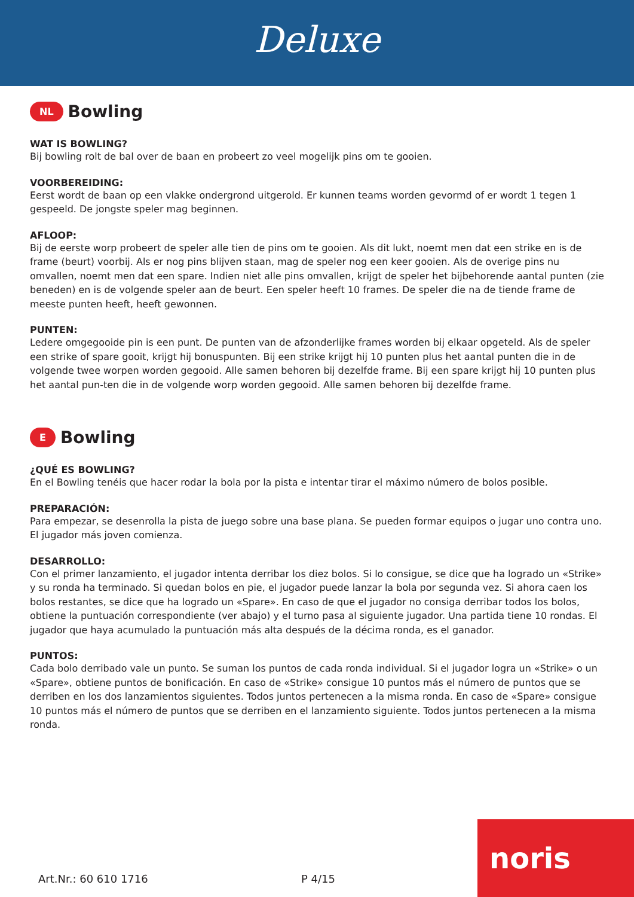Deluxe
NL Bowling
WAT IS BOWLING?
Bij bowling rolt de bal over de baan en probeert zo veel mogelijk pins om te gooien.
VOORBEREIDING:
Eerst wordt de baan op een vlakke ondergrond uitgerold. Er kunnen teams worden gevormd of er wordt 1 tegen 1 gespeeld. De jongste speler mag beginnen.
AFLOOP:
Bij de eerste worp probeert de speler alle tien de pins om te gooien. Als dit lukt, noemt men dat een strike en is de frame (beurt) voorbij. Als er nog pins blijven staan, mag de speler nog een keer gooien. Als de overige pins nu omvallen, noemt men dat een spare. Indien niet alle pins omvallen, krijgt de speler het bijbehorende aantal punten (zie beneden) en is de volgende speler aan de beurt. Een speler heeft 10 frames. De speler die na de tiende frame de meeste punten heeft, heeft gewonnen.
PUNTEN:
Ledere omgegooide pin is een punt. De punten van de afzonderlijke frames worden bij elkaar opgeteld. Als de speler een strike of spare gooit, krijgt hij bonuspunten. Bij een strike krijgt hij 10 punten plus het aantal punten die in de volgende twee worpen worden gegooid. Alle samen behoren bij dezelfde frame. Bij een spare krijgt hij 10 punten plus het aantal pun-ten die in de volgende worp worden gegooid. Alle samen behoren bij dezelfde frame.
E Bowling
¿QUÉ ES BOWLING?
En el Bowling tenéis que hacer rodar la bola por la pista e intentar tirar el máximo número de bolos posible.
PREPARACIÓN:
Para empezar, se desenrolla la pista de juego sobre una base plana. Se pueden formar equipos o jugar uno contra uno. El jugador más joven comienza.
DESARROLLO:
Con el primer lanzamiento, el jugador intenta derribar los diez bolos. Si lo consigue, se dice que ha logrado un «Strike» y su ronda ha terminado. Si quedan bolos en pie, el jugador puede lanzar la bola por segunda vez. Si ahora caen los bolos restantes, se dice que ha logrado un «Spare». En caso de que el jugador no consiga derribar todos los bolos, obtiene la puntuación correspondiente (ver abajo) y el turno pasa al siguiente jugador. Una partida tiene 10 rondas. El jugador que haya acumulado la puntuación más alta después de la décima ronda, es el ganador.
PUNTOS:
Cada bolo derribado vale un punto. Se suman los puntos de cada ronda individual. Si el jugador logra un «Strike» o un «Spare», obtiene puntos de bonificación. En caso de «Strike» consigue 10 puntos más el número de puntos que se derriben en los dos lanzamientos siguientes. Todos juntos pertenecen a la misma ronda. En caso de «Spare» consigue 10 puntos más el número de puntos que se derriben en el lanzamiento siguiente. Todos juntos pertenecen a la misma ronda.
Art.Nr.: 60 610 1716 P 4/15 noris